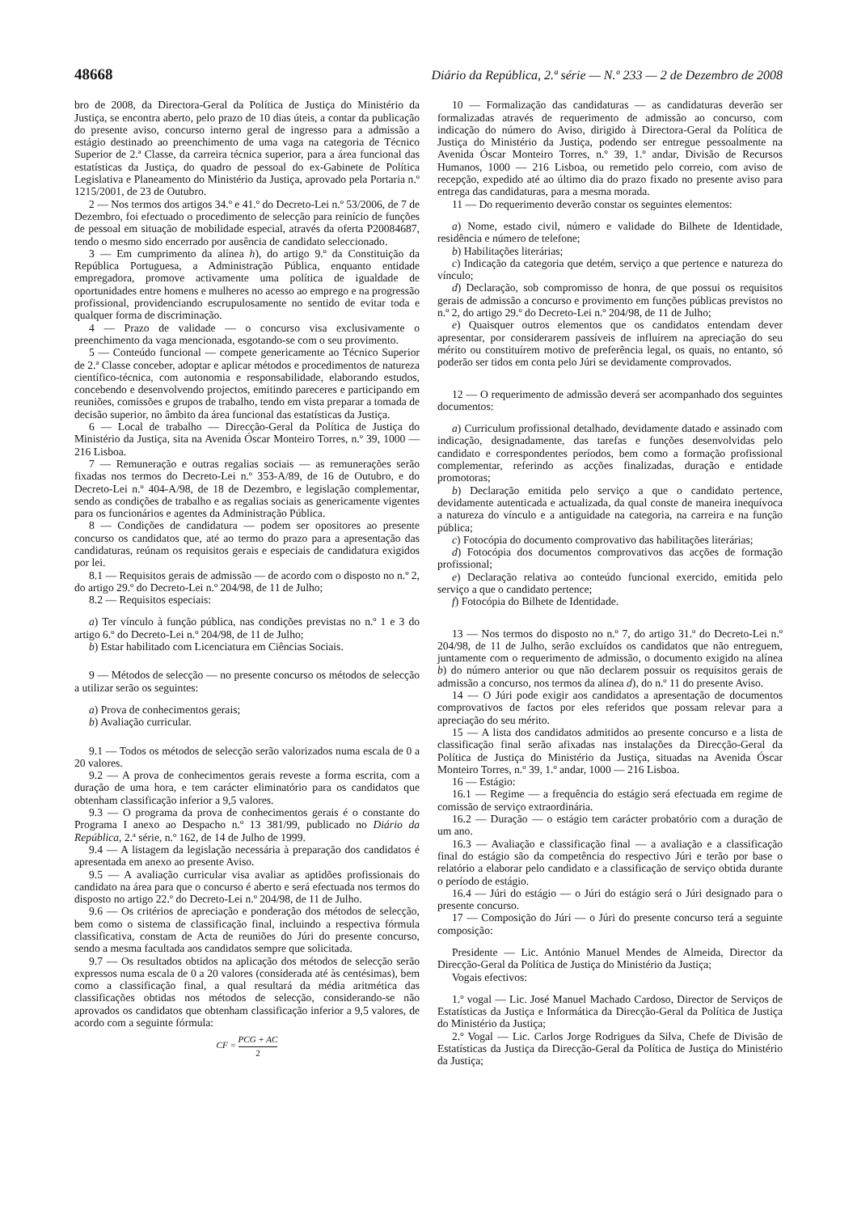48668 Diário da República, 2.ª série — N.º 233 — 2 de Dezembro de 2008
bro de 2008, da Directora-Geral da Política de Justiça do Ministério da Justiça, se encontra aberto, pelo prazo de 10 dias úteis, a contar da publicação do presente aviso, concurso interno geral de ingresso para a admissão a estágio destinado ao preenchimento de uma vaga na categoria de Técnico Superior de 2.ª Classe, da carreira técnica superior, para a área funcional das estatísticas da Justiça, do quadro de pessoal do ex-Gabinete de Política Legislativa e Planeamento do Ministério da Justiça, aprovado pela Portaria n.º 1215/2001, de 23 de Outubro.
2 — Nos termos dos artigos 34.º e 41.º do Decreto-Lei n.º 53/2006, de 7 de Dezembro, foi efectuado o procedimento de selecção para reinício de funções de pessoal em situação de mobilidade especial, através da oferta P20084687, tendo o mesmo sido encerrado por ausência de candidato seleccionado.
3 — Em cumprimento da alínea h), do artigo 9.º da Constituição da República Portuguesa, a Administração Pública, enquanto entidade empregadora, promove activamente uma política de igualdade de oportunidades entre homens e mulheres no acesso ao emprego e na progressão profissional, providenciando escrupulosamente no sentido de evitar toda e qualquer forma de discriminação.
4 — Prazo de validade — o concurso visa exclusivamente o preenchimento da vaga mencionada, esgotando-se com o seu provimento.
5 — Conteúdo funcional — compete genericamente ao Técnico Superior de 2.ª Classe conceber, adoptar e aplicar métodos e procedimentos de natureza científico-técnica, com autonomia e responsabilidade, elaborando estudos, concebendo e desenvolvendo projectos, emitindo pareceres e participando em reuniões, comissões e grupos de trabalho, tendo em vista preparar a tomada de decisão superior, no âmbito da área funcional das estatísticas da Justiça.
6 — Local de trabalho — Direcção-Geral da Política de Justiça do Ministério da Justiça, sita na Avenida Óscar Monteiro Torres, n.º 39, 1000 — 216 Lisboa.
7 — Remuneração e outras regalias sociais — as remunerações serão fixadas nos termos do Decreto-Lei n.º 353-A/89, de 16 de Outubro, e do Decreto-Lei n.º 404-A/98, de 18 de Dezembro, e legislação complementar, sendo as condições de trabalho e as regalias sociais as genericamente vigentes para os funcionários e agentes da Administração Pública.
8 — Condições de candidatura — podem ser opositores ao presente concurso os candidatos que, até ao termo do prazo para a apresentação das candidaturas, reúnam os requisitos gerais e especiais de candidatura exigidos por lei.
8.1 — Requisitos gerais de admissão — de acordo com o disposto no n.º 2, do artigo 29.º do Decreto-Lei n.º 204/98, de 11 de Julho;
8.2 — Requisitos especiais:
a) Ter vínculo à função pública, nas condições previstas no n.º 1 e 3 do artigo 6.º do Decreto-Lei n.º 204/98, de 11 de Julho;
b) Estar habilitado com Licenciatura em Ciências Sociais.
9 — Métodos de selecção — no presente concurso os métodos de selecção a utilizar serão os seguintes:
a) Prova de conhecimentos gerais;
b) Avaliação curricular.
9.1 — Todos os métodos de selecção serão valorizados numa escala de 0 a 20 valores.
9.2 — A prova de conhecimentos gerais reveste a forma escrita, com a duração de uma hora, e tem carácter eliminatório para os candidatos que obtenham classificação inferior a 9,5 valores.
9.3 — O programa da prova de conhecimentos gerais é o constante do Programa I anexo ao Despacho n.º 13 381/99, publicado no Diário da República, 2.ª série, n.º 162, de 14 de Julho de 1999.
9.4 — A listagem da legislação necessária à preparação dos candidatos é apresentada em anexo ao presente Aviso.
9.5 — A avaliação curricular visa avaliar as aptidões profissionais do candidato na área para que o concurso é aberto e será efectuada nos termos do disposto no artigo 22.º do Decreto-Lei n.º 204/98, de 11 de Julho.
9.6 — Os critérios de apreciação e ponderação dos métodos de selecção, bem como o sistema de classificação final, incluindo a respectiva fórmula classificativa, constam de Acta de reuniões do Júri do presente concurso, sendo a mesma facultada aos candidatos sempre que solicitada.
9.7 — Os resultados obtidos na aplicação dos métodos de selecção serão expressos numa escala de 0 a 20 valores (considerada até às centésimas), bem como a classificação final, a qual resultará da média aritmética das classificações obtidas nos métodos de selecção, considerando-se não aprovados os candidatos que obtenham classificação inferior a 9,5 valores, de acordo com a seguinte fórmula:
CF = PCG + AC 2
10 — Formalização das candidaturas — as candidaturas deverão ser formalizadas através de requerimento de admissão ao concurso, com indicação do número do Aviso, dirigido à Directora-Geral da Política de Justiça do Ministério da Justiça, podendo ser entregue pessoalmente na Avenida Óscar Monteiro Torres, n.º 39, 1.º andar, Divisão de Recursos Humanos, 1000 — 216 Lisboa, ou remetido pelo correio, com aviso de recepção, expedido até ao último dia do prazo fixado no presente aviso para entrega das candidaturas, para a mesma morada.
11 — Do requerimento deverão constar os seguintes elementos:
a) Nome, estado civil, número e validade do Bilhete de Identidade, residência e número de telefone;
b) Habilitações literárias;
c) Indicação da categoria que detém, serviço a que pertence e natureza do vínculo;
d) Declaração, sob compromisso de honra, de que possui os requisitos gerais de admissão a concurso e provimento em funções públicas previstos no n.º 2, do artigo 29.º do Decreto-Lei n.º 204/98, de 11 de Julho;
e) Quaisquer outros elementos que os candidatos entendam dever apresentar, por considerarem passíveis de influírem na apreciação do seu mérito ou constituírem motivo de preferência legal, os quais, no entanto, só poderão ser tidos em conta pelo Júri se devidamente comprovados.
12 — O requerimento de admissão deverá ser acompanhado dos seguintes documentos:
a) Curriculum profissional detalhado, devidamente datado e assinado com indicação, designadamente, das tarefas e funções desenvolvidas pelo candidato e correspondentes períodos, bem como a formação profissional complementar, referindo as acções finalizadas, duração e entidade promotoras;
b) Declaração emitida pelo serviço a que o candidato pertence, devidamente autenticada e actualizada, da qual conste de maneira inequívoca a natureza do vínculo e a antiguidade na categoria, na carreira e na função pública;
c) Fotocópia do documento comprovativo das habilitações literárias;
d) Fotocópia dos documentos comprovativos das acções de formação profissional;
e) Declaração relativa ao conteúdo funcional exercido, emitida pelo serviço a que o candidato pertence;
f) Fotocópia do Bilhete de Identidade.
13 — Nos termos do disposto no n.º 7, do artigo 31.º do Decreto-Lei n.º 204/98, de 11 de Julho, serão excluídos os candidatos que não entreguem, juntamente com o requerimento de admissão, o documento exigido na alínea b) do número anterior ou que não declarem possuir os requisitos gerais de admissão a concurso, nos termos da alínea d), do n.º 11 do presente Aviso.
14 — O Júri pode exigir aos candidatos a apresentação de documentos comprovativos de factos por eles referidos que possam relevar para a apreciação do seu mérito.
15 — A lista dos candidatos admitidos ao presente concurso e a lista de classificação final serão afixadas nas instalações da Direcção-Geral da Política de Justiça do Ministério da Justiça, situadas na Avenida Óscar Monteiro Torres, n.º 39, 1.º andar, 1000 — 216 Lisboa.
16 — Estágio:
16.1 — Regime — a frequência do estágio será efectuada em regime de comissão de serviço extraordinária.
16.2 — Duração — o estágio tem carácter probatório com a duração de um ano.
16.3 — Avaliação e classificação final — a avaliação e a classificação final do estágio são da competência do respectivo Júri e terão por base o relatório a elaborar pelo candidato e a classificação de serviço obtida durante o período de estágio.
16.4 — Júri do estágio — o Júri do estágio será o Júri designado para o presente concurso.
17 — Composição do Júri — o Júri do presente concurso terá a seguinte composição:
Presidente — Lic. António Manuel Mendes de Almeida, Director da Direcção-Geral da Política de Justiça do Ministério da Justiça;
Vogais efectivos:
1.º vogal — Lic. José Manuel Machado Cardoso, Director de Serviços de Estatísticas da Justiça e Informática da Direcção-Geral da Política de Justiça do Ministério da Justiça;
2.º Vogal — Lic. Carlos Jorge Rodrigues da Silva, Chefe de Divisão de Estatísticas da Justiça da Direcção-Geral da Política de Justiça do Ministério da Justiça;